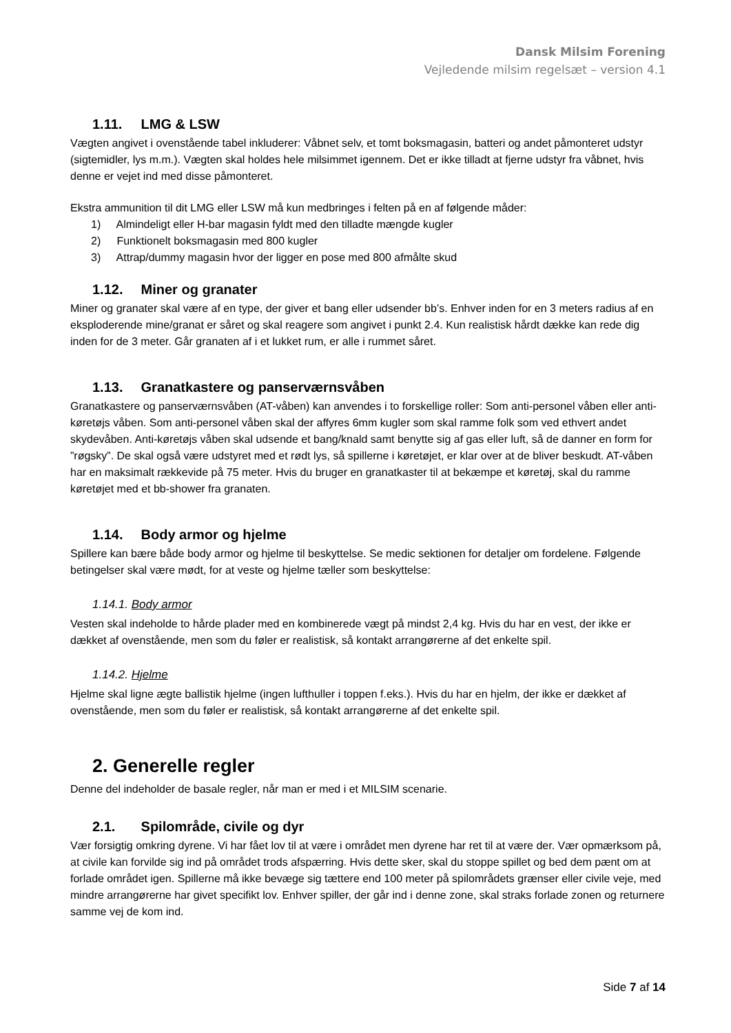Dansk Milsim Forening
Vejledende milsim regelsæt – version 4.1
1.11. LMG & LSW
Vægten angivet i ovenstående tabel inkluderer: Våbnet selv, et tomt boksmagasin, batteri og andet påmonteret udstyr (sigtemidler, lys m.m.). Vægten skal holdes hele milsimmet igennem. Det er ikke tilladt at fjerne udstyr fra våbnet, hvis denne er vejet ind med disse påmonteret.
Ekstra ammunition til dit LMG eller LSW må kun medbringes i felten på en af følgende måder:
1) Almindeligt eller H-bar magasin fyldt med den tilladte mængde kugler
2) Funktionelt boksmagasin med 800 kugler
3) Attrap/dummy magasin hvor der ligger en pose med 800 afmålte skud
1.12. Miner og granater
Miner og granater skal være af en type, der giver et bang eller udsender bb’s. Enhver inden for en 3 meters radius af en eksploderende mine/granat er såret og skal reagere som angivet i punkt 2.4. Kun realistisk hårdt dække kan rede dig inden for de 3 meter. Går granaten af i et lukket rum, er alle i rummet såret.
1.13. Granatkastere og panserværnsvåben
Granatkastere og panserværnsvåben (AT-våben) kan anvendes i to forskellige roller: Som anti-personel våben eller anti-køretøjs våben. Som anti-personel våben skal der affyres 6mm kugler som skal ramme folk som ved ethvert andet skydevåben. Anti-køretøjs våben skal udsende et bang/knald samt benytte sig af gas eller luft, så de danner en form for ”røgsky”. De skal også være udstyret med et rødt lys, så spillerne i køretøjet, er klar over at de bliver beskudt. AT-våben har en maksimalt rækkevide på 75 meter. Hvis du bruger en granatkaster til at bekæmpe et køretøj, skal du ramme køretøjet med et bb-shower fra granaten.
1.14. Body armor og hjelme
Spillere kan bære både body armor og hjelme til beskyttelse. Se medic sektionen for detaljer om fordelene. Følgende betingelser skal være mødt, for at veste og hjelme tæller som beskyttelse:
1.14.1. Body armor
Vesten skal indeholde to hårde plader med en kombinerede vægt på mindst 2,4 kg. Hvis du har en vest, der ikke er dækket af ovenstående, men som du føler er realistisk, så kontakt arrangørerne af det enkelte spil.
1.14.2. Hjelme
Hjelme skal ligne ægte ballistik hjelme (ingen lufthuller i toppen f.eks.). Hvis du har en hjelm, der ikke er dækket af ovenstående, men som du føler er realistisk, så kontakt arrangørerne af det enkelte spil.
2. Generelle regler
Denne del indeholder de basale regler, når man er med i et MILSIM scenarie.
2.1. Spilområde, civile og dyr
Vær forsigtig omkring dyrene. Vi har fået lov til at være i området men dyrene har ret til at være der. Vær opmærksom på, at civile kan forvilde sig ind på området trods afspærring. Hvis dette sker, skal du stoppe spillet og bed dem pænt om at forlade området igen. Spillerne må ikke bevæge sig tættere end 100 meter på spilområdets grænser eller civile veje, med mindre arrangørerne har givet specifikt lov. Enhver spiller, der går ind i denne zone, skal straks forlade zonen og returnere samme vej de kom ind.
Side 7 af 14